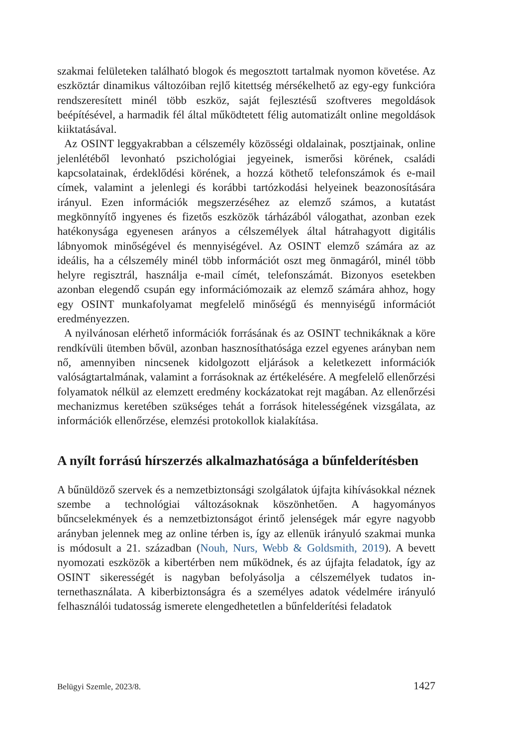szakmai felületeken található blogok és megosztott tartalmak nyomon követé­se. Az eszköztár dinamikus változóiban rejlő kitettség mérsékelhető az egy-egy funkcióra rendszeresített minél több eszköz, saját fejlesztésű szoftveres megol­dások beépítésével, a harmadik fél által működtetett félig automatizált online megoldások kiiktatásával.
Az OSINT leggyakrabban a célszemély közösségi oldalainak, posztjainak, online jelenlétéből levonható pszichológiai jegyeinek, ismerősi körének, csa­ládi kapcsolatainak, érdeklődési körének, a hozzá köthető telefonszámok és e-mail címek, valamint a jelenlegi és korábbi tartózkodási helyeinek beazono­sítására irányul. Ezen információk megszerzéséhez az elemző számos, a kuta­tást megkönnyítő ingyenes és fizetős eszközök tárházából válogathat, azonban ezek hatékonysága egyenesen arányos a célszemélyek által hátrahagyott di­gitális lábnyomok minőségével és mennyiségével. Az OSINT elemző számá­ra az az ideális, ha a célszemély minél több információt oszt meg önmagáról, minél több helyre regisztrál, használja e-mail címét, telefonszámát. Bizonyos esetekben azonban elegendő csupán egy információmozaik az elemző számára ahhoz, hogy egy OSINT munkafolyamat megfelelő minőségű és mennyiségű információt eredményezzen.
A nyilvánosan elérhető információk forrásának és az OSINT technikáknak a köre rendkívüli ütemben bővül, azonban hasznosíthatósága ezzel egyenes arányban nem nő, amennyiben nincsenek kidolgozott eljárások a keletkezett in­formációk valóságtartalmának, valamint a forrásoknak az értékelésére. A meg­felelő ellenőrzési folyamatok nélkül az elemzett eredmény kockázatokat rejt magában. Az ellenőrzési mechanizmus keretében szükséges tehát a források hitelességének vizsgálata, az információk ellenőrzése, elemzési protokollok kialakítása.
A nyílt forrású hírszerzés alkalmazhatósága a bűnfelderítésben
A bűnüldöző szervek és a nemzetbiztonsági szolgálatok újfajta kihívásokkal néznek szembe a technológiai változásoknak köszönhetően. A hagyományos bűncselekmények és a nemzetbiztonságot érintő jelenségek már egyre nagyobb arányban jelennek meg az online térben is, így az ellenük irányuló szakmai mun­ka is módosult a 21. században (Nouh, Nurs, Webb & Goldsmith, 2019). A be­vett nyomozati eszközök a kibertérben nem működnek, és az újfajta feladatok, így az OSINT sikerességét is nagyban befolyásolja a célszemélyek tudatos in­ternethasználata. A kiberbiztonságra és a személyes adatok védelmére irányu­ló felhasználói tudatosság ismerete elengedhetetlen a bűnfelderítési feladatok
Belügyi Szemle, 2023/8. 1427